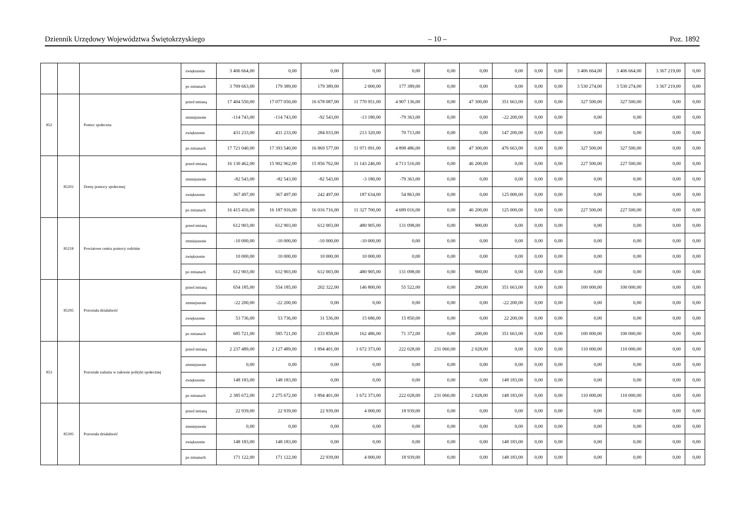Dziennik Urzędowy Województwa Świętokrzyskiego – 10 – Poz. 1892
| | | | zwiększenie | 3 406 664,00 | 0,00 | 0,00 | 0,00 | 0,00 | 0,00 | 0,00 | 0,00 | 0,00 | 0,00 | 3 406 664,00 | 3 406 664,00 | 3 367 219,00 | 0,00 |
| | | | po zmianach | 3 709 663,00 | 179 389,00 | 179 389,00 | 2 000,00 | 177 389,00 | 0,00 | 0,00 | 0,00 | 0,00 | 0,00 | 3 530 274,00 | 3 530 274,00 | 3 367 219,00 | 0,00 |
| 852 | | Pomoc społeczna | przed zmianą | 17 404 550,00 | 17 077 050,00 | 16 678 087,00 | 11 770 951,00 | 4 907 136,00 | 0,00 | 47 300,00 | 351 663,00 | 0,00 | 0,00 | 327 500,00 | 327 500,00 | 0,00 | 0,00 |
| | | | zmniejszenie | -114 743,00 | -114 743,00 | -92 543,00 | -13 180,00 | -79 363,00 | 0,00 | 0,00 | -22 200,00 | 0,00 | 0,00 | 0,00 | 0,00 | 0,00 | 0,00 |
| | | | zwiększenie | 431 233,00 | 431 233,00 | 284 033,00 | 213 320,00 | 70 713,00 | 0,00 | 0,00 | 147 200,00 | 0,00 | 0,00 | 0,00 | 0,00 | 0,00 | 0,00 |
| | | | po zmianach | 17 721 040,00 | 17 393 540,00 | 16 869 577,00 | 11 971 091,00 | 4 898 486,00 | 0,00 | 47 300,00 | 476 663,00 | 0,00 | 0,00 | 327 500,00 | 327 500,00 | 0,00 | 0,00 |
| | 85202 | Domy pomocy społecznej | przed zmianą | 16 130 462,00 | 15 902 962,00 | 15 856 762,00 | 11 143 246,00 | 4 713 516,00 | 0,00 | 46 200,00 | 0,00 | 0,00 | 0,00 | 227 500,00 | 227 500,00 | 0,00 | 0,00 |
| | | | zmniejszenie | -82 543,00 | -82 543,00 | -82 543,00 | -3 180,00 | -79 363,00 | 0,00 | 0,00 | 0,00 | 0,00 | 0,00 | 0,00 | 0,00 | 0,00 | 0,00 |
| | | | zwiększenie | 367 497,00 | 367 497,00 | 242 497,00 | 187 634,00 | 54 863,00 | 0,00 | 0,00 | 125 000,00 | 0,00 | 0,00 | 0,00 | 0,00 | 0,00 | 0,00 |
| | | | po zmianach | 16 415 416,00 | 16 187 916,00 | 16 016 716,00 | 11 327 700,00 | 4 689 016,00 | 0,00 | 46 200,00 | 125 000,00 | 0,00 | 0,00 | 227 500,00 | 227 500,00 | 0,00 | 0,00 |
| | 85218 | Powiatowe centra pomocy rodzinie | przed zmianą | 612 903,00 | 612 903,00 | 612 003,00 | 480 905,00 | 131 098,00 | 0,00 | 900,00 | 0,00 | 0,00 | 0,00 | 0,00 | 0,00 | 0,00 | 0,00 |
| | | | zmniejszenie | -10 000,00 | -10 000,00 | -10 000,00 | -10 000,00 | 0,00 | 0,00 | 0,00 | 0,00 | 0,00 | 0,00 | 0,00 | 0,00 | 0,00 | 0,00 |
| | | | zwiększenie | 10 000,00 | 10 000,00 | 10 000,00 | 10 000,00 | 0,00 | 0,00 | 0,00 | 0,00 | 0,00 | 0,00 | 0,00 | 0,00 | 0,00 | 0,00 |
| | | | po zmianach | 612 903,00 | 612 903,00 | 612 003,00 | 480 905,00 | 131 098,00 | 0,00 | 900,00 | 0,00 | 0,00 | 0,00 | 0,00 | 0,00 | 0,00 | 0,00 |
| | 85295 | Pozostała działalność | przed zmianą | 654 185,00 | 554 185,00 | 202 322,00 | 146 800,00 | 55 522,00 | 0,00 | 200,00 | 351 663,00 | 0,00 | 0,00 | 100 000,00 | 100 000,00 | 0,00 | 0,00 |
| | | | zmniejszenie | -22 200,00 | -22 200,00 | 0,00 | 0,00 | 0,00 | 0,00 | 0,00 | -22 200,00 | 0,00 | 0,00 | 0,00 | 0,00 | 0,00 | 0,00 |
| | | | zwiększenie | 53 736,00 | 53 736,00 | 31 536,00 | 15 686,00 | 15 850,00 | 0,00 | 0,00 | 22 200,00 | 0,00 | 0,00 | 0,00 | 0,00 | 0,00 | 0,00 |
| | | | po zmianach | 685 721,00 | 585 721,00 | 233 858,00 | 162 486,00 | 71 372,00 | 0,00 | 200,00 | 351 663,00 | 0,00 | 0,00 | 100 000,00 | 100 000,00 | 0,00 | 0,00 |
| 853 | | Pozostałe zadania w zakresie polityki społecznej | przed zmianą | 2 237 489,00 | 2 127 489,00 | 1 894 401,00 | 1 672 373,00 | 222 028,00 | 231 060,00 | 2 028,00 | 0,00 | 0,00 | 0,00 | 110 000,00 | 110 000,00 | 0,00 | 0,00 |
| | | | zmniejszenie | 0,00 | 0,00 | 0,00 | 0,00 | 0,00 | 0,00 | 0,00 | 0,00 | 0,00 | 0,00 | 0,00 | 0,00 | 0,00 | 0,00 |
| | | | zwiększenie | 148 183,00 | 148 183,00 | 0,00 | 0,00 | 0,00 | 0,00 | 0,00 | 148 183,00 | 0,00 | 0,00 | 0,00 | 0,00 | 0,00 | 0,00 |
| | | | po zmianach | 2 385 672,00 | 2 275 672,00 | 1 894 401,00 | 1 672 373,00 | 222 028,00 | 231 060,00 | 2 028,00 | 148 183,00 | 0,00 | 0,00 | 110 000,00 | 110 000,00 | 0,00 | 0,00 |
| | 85395 | Pozostała działalność | przed zmianą | 22 939,00 | 22 939,00 | 22 939,00 | 4 000,00 | 18 939,00 | 0,00 | 0,00 | 0,00 | 0,00 | 0,00 | 0,00 | 0,00 | 0,00 | 0,00 |
| | | | zmniejszenie | 0,00 | 0,00 | 0,00 | 0,00 | 0,00 | 0,00 | 0,00 | 0,00 | 0,00 | 0,00 | 0,00 | 0,00 | 0,00 | 0,00 |
| | | | zwiększenie | 148 183,00 | 148 183,00 | 0,00 | 0,00 | 0,00 | 0,00 | 0,00 | 148 183,00 | 0,00 | 0,00 | 0,00 | 0,00 | 0,00 | 0,00 |
| | | | po zmianach | 171 122,00 | 171 122,00 | 22 939,00 | 4 000,00 | 18 939,00 | 0,00 | 0,00 | 148 183,00 | 0,00 | 0,00 | 0,00 | 0,00 | 0,00 | 0,00 |